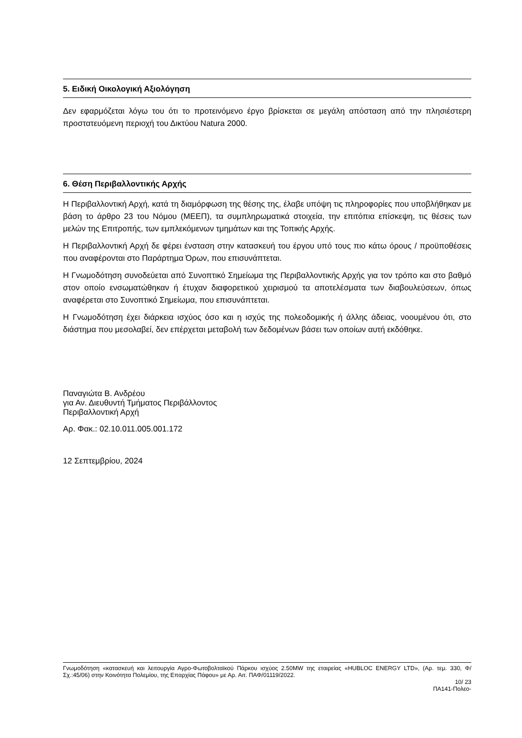5. Ειδική Οικολογική Αξιολόγηση
Δεν εφαρμόζεται λόγω του ότι το προτεινόμενο έργο βρίσκεται σε μεγάλη απόσταση από την πλησιέστερη προστατευόμενη περιοχή του Δικτύου Natura 2000.
6. Θέση Περιβαλλοντικής Αρχής
Η Περιβαλλοντική Αρχή, κατά τη διαμόρφωση της θέσης της, έλαβε υπόψη τις πληροφορίες που υποβλήθηκαν με βάση το άρθρο 23 του Νόμου (ΜΕΕΠ), τα συμπληρωματικά στοιχεία, την επιτόπια επίσκεψη, τις θέσεις των μελών της Επιτροπής, των εμπλεκόμενων τμημάτων και της Τοπικής Αρχής.
Η Περιβαλλοντική Αρχή δε φέρει ένσταση στην κατασκευή του έργου υπό τους πιο κάτω όρους / προϋποθέσεις που αναφέρονται στο Παράρτημα Όρων, που επισυνάπτεται.
Η Γνωμοδότηση συνοδεύεται από Συνοπτικό Σημείωμα της Περιβαλλοντικής Αρχής για τον τρόπο και στο βαθμό στον οποίο ενσωματώθηκαν ή έτυχαν διαφορετικού χειρισμού τα αποτελέσματα των διαβουλεύσεων, όπως αναφέρεται στο Συνοπτικό Σημείωμα, που επισυνάπτεται.
Η Γνωμοδότηση έχει διάρκεια ισχύος όσο και η ισχύς της πολεοδομικής ή άλλης άδειας, νοουμένου ότι, στο διάστημα που μεσολαβεί, δεν επέρχεται μεταβολή των δεδομένων βάσει των οποίων αυτή εκδόθηκε.
Παναγιώτα Β. Ανδρέου
για Αν. Διευθυντή Τμήματος Περιβάλλοντος
Περιβαλλοντική Αρχή
Αρ. Φακ.: 02.10.011.005.001.172
12 Σεπτεμβρίου, 2024
Γνωμοδότηση «κατασκευή και λειτουργία Αγρο-Φωτοβολταϊκού Πάρκου ισχύος 2.50MW της εταιρείας «HUBLOC ENERGY LTD», (Αρ. τεμ. 330, Φ/Σχ.:45/06) στην Κοινότητα Πολεμίου, της Επαρχίας Πάφου» με Αρ. Αιτ. ΠΑΦ/01119/2022.
10/ 23
ΠΑ141-Πολεο-